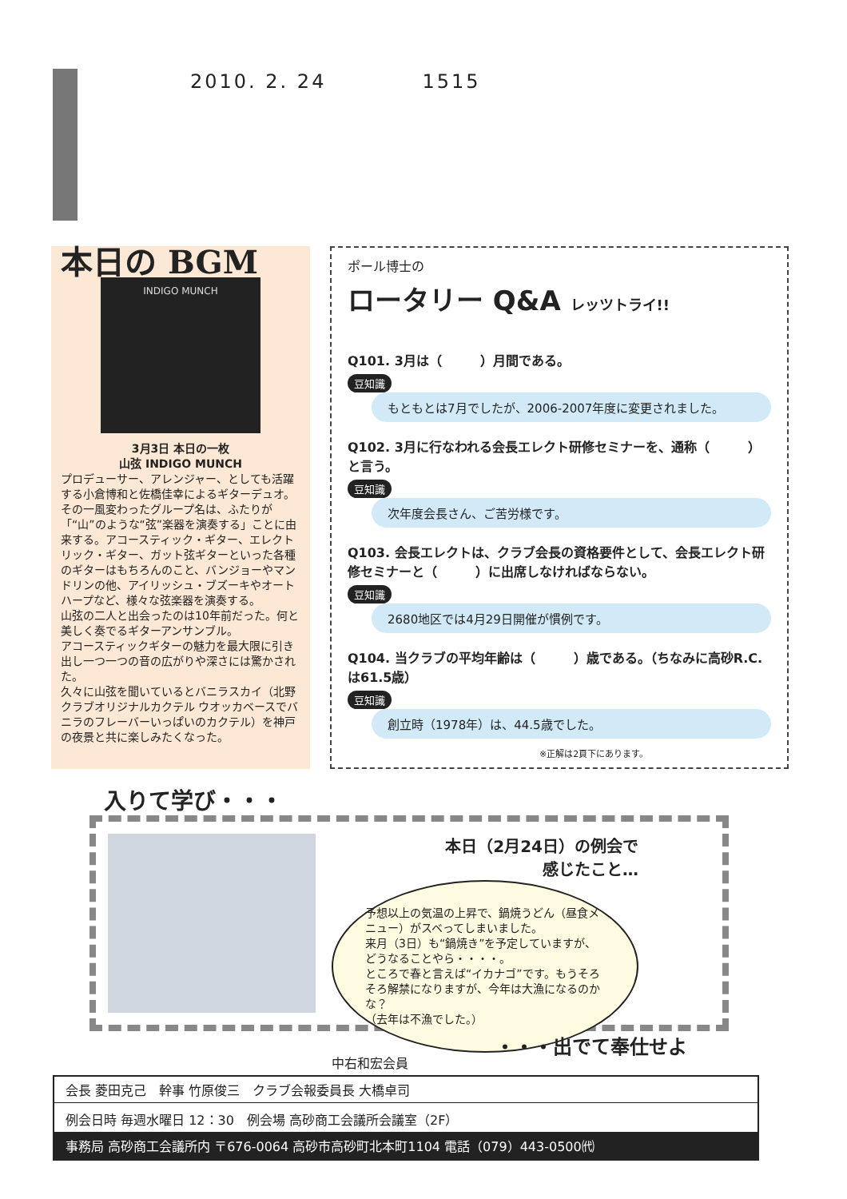2010. 2. 24 1515
本日の BGM
INDIGO MUNCH
3月3日 本日の一枚
山弦 INDIGO MUNCH
プロデューサー、アレンジャー、としても活躍する小倉博和と佐橋佳幸によるギターデュオ。その一風変わったグループ名は、ふたりが「“山”のような“弦”楽器を演奏する」ことに由来する。アコースティック・ギター、エレクトリック・ギター、ガット弦ギターといった各種のギターはもちろんのこと、バンジョーやマンドリンの他、アイリッシュ・ブズーキやオートハープなど、様々な弦楽器を演奏する。
山弦の二人と出会ったのは10年前だった。何と美しく奏でるギターアンサンブル。
アコースティックギターの魅力を最大限に引き出し一つ一つの音の広がりや深さには驚かされた。
久々に山弦を聞いているとバニラスカイ（北野クラブオリジナルカクテル ウオッカベースでバニラのフレーバーいっぱいのカクテル）を神戸の夜景と共に楽しみたくなった。
ポール博士の
ロータリー Q&A レッツトライ!!
Q101. 3月は（　　　）月間である。
豆知識
もともとは7月でしたが、2006-2007年度に変更されました。
Q102. 3月に行なわれる会長エレクト研修セミナーを、通称（　　　）と言う。
豆知識
次年度会長さん、ご苦労様です。
Q103. 会長エレクトは、クラブ会長の資格要件として、会長エレクト研修セミナーと（　　　）に出席しなければならない。
豆知識
2680地区では4月29日開催が慣例です。
Q104. 当クラブの平均年齢は（　　　）歳である。（ちなみに高砂R.C.は61.5歳）
豆知識
創立時（1978年）は、44.5歳でした。
※正解は2頁下にあります。
入りて学び・・・
本日（2月24日）の例会で
感じたこと…
予想以上の気温の上昇で、鍋焼うどん（昼食メニュー）がスベってしまいました。
来月（3日）も“鍋焼き”を予定していますが、どうなることやら・・・・。
ところで春と言えば“イカナゴ”です。もうそろそろ解禁になりますが、今年は大漁になるのかな？
（去年は不漁でした。）
中右和宏会員
・・・出でて奉仕せよ
会長 菱田克己　幹事 竹原俊三　クラブ会報委員長 大橋卓司
例会日時 毎週水曜日 12：30　例会場 高砂商工会議所会議室（2F）
事務局 高砂商工会議所内 〒676-0064 高砂市高砂町北本町1104 電話（079）443-0500㈹